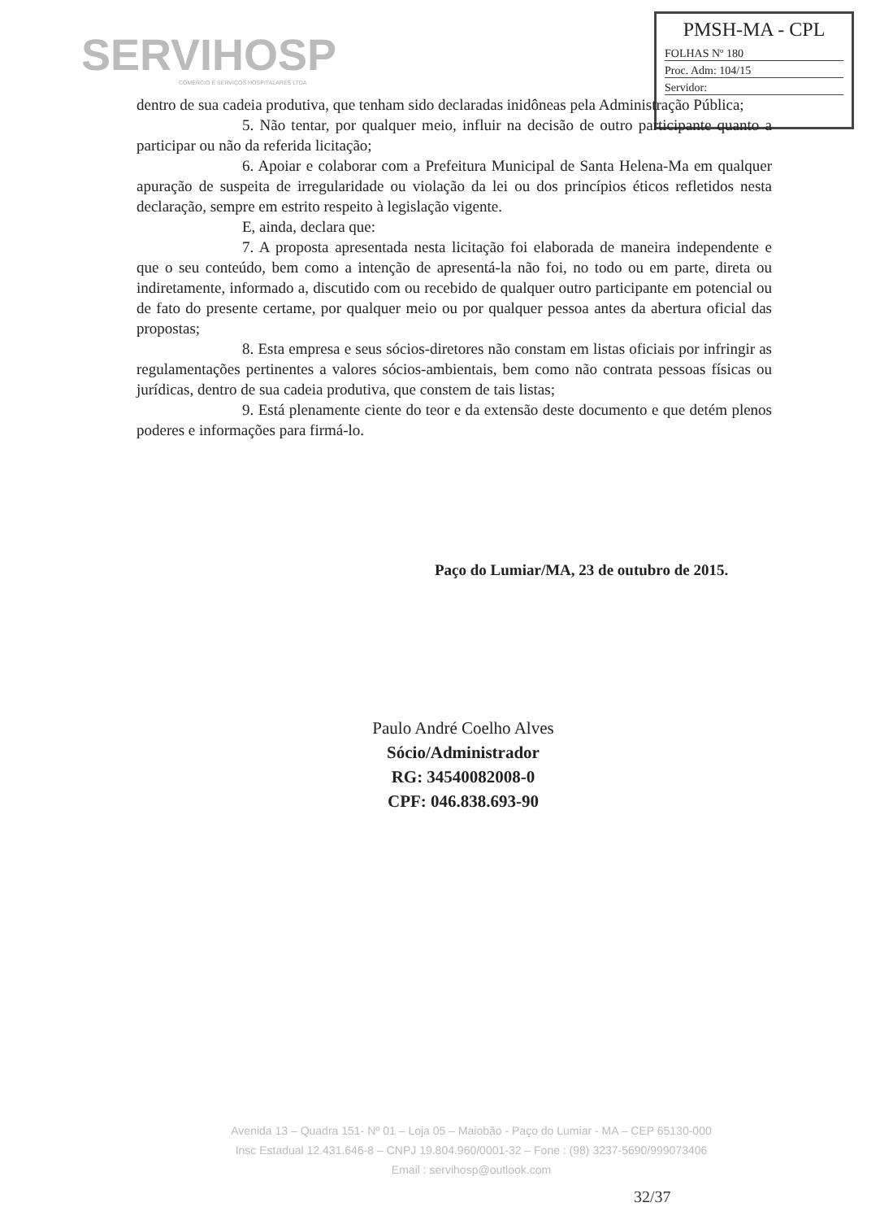SERVIHOSP
COMÉRCIO E SERVIÇOS HOSPITALARES LTDA
PMSH-MA - CPL
FOLHAS Nº 180
Proc. Adm: 104/15
Servidor:
dentro de sua cadeia produtiva, que tenham sido declaradas inidôneas pela Administração Pública;
5. Não tentar, por qualquer meio, influir na decisão de outro participante quanto a participar ou não da referida licitação;
6. Apoiar e colaborar com a Prefeitura Municipal de Santa Helena-Ma em qualquer apuração de suspeita de irregularidade ou violação da lei ou dos princípios éticos refletidos nesta declaração, sempre em estrito respeito à legislação vigente.
E, ainda, declara que:
7. A proposta apresentada nesta licitação foi elaborada de maneira independente e que o seu conteúdo, bem como a intenção de apresentá-la não foi, no todo ou em parte, direta ou indiretamente, informado a, discutido com ou recebido de qualquer outro participante em potencial ou de fato do presente certame, por qualquer meio ou por qualquer pessoa antes da abertura oficial das propostas;
8. Esta empresa e seus sócios-diretores não constam em listas oficiais por infringir as regulamentações pertinentes a valores sócios-ambientais, bem como não contrata pessoas físicas ou jurídicas, dentro de sua cadeia produtiva, que constem de tais listas;
9. Está plenamente ciente do teor e da extensão deste documento e que detém plenos poderes e informações para firmá-lo.
Paço do Lumiar/MA, 23 de outubro de 2015.
Paulo André Coelho Alves
Sócio/Administrador
RG: 34540082008-0
CPF: 046.838.693-90
Avenida 13 – Quadra 151- Nº 01 – Loja 05 – Maiobão - Paço do Lumiar - MA – CEP 65130-000
Insc Estadual 12.431.646-8 – CNPJ 19.804.960/0001-32 – Fone : (98) 3237-5690/999073406
Email : servihosp@outlook.com
32/37